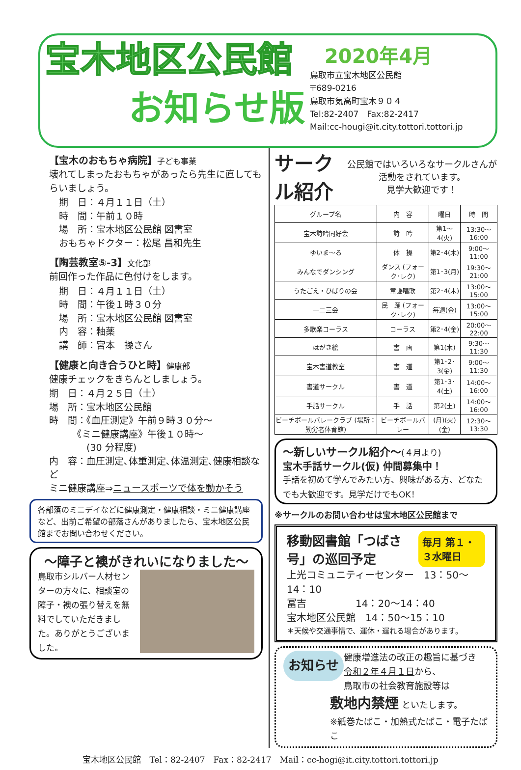宝木地区公民館
お知らせ版
2020年4月
鳥取市立宝木地区公民館
〒689-0216
鳥取市気高町宝木９０４
Tel:82-2407　Fax:82-2417
Mail:cc-hougi@it.city.tottori.tottori.jp
【宝木のおもちゃ病院】子ども事業
壊れてしまったおもちゃがあったら先生に直してもらいましょう。
期　日：４月１１日（土）
時　間：午前１０時
場　所：宝木地区公民館 図書室
おもちゃドクター：松尾 昌和先生
【陶芸教室⑤-3】文化部
前回作った作品に色付けをします。
期　日：４月１１日（土）
時　間：午後１時３０分
場　所：宝木地区公民館 図書室
内　容：釉薬
講　師：宮本　操さん
【健康と向き合うひと時】健康部
健康チェックをきちんとしましょう。
期　日：４月２５日（土）
場　所：宝木地区公民館
時　間：《血圧測定》午前９時３０分～
　　　《ミニ健康講座》午後１０時～
　　　　(30 分程度)
内　容：血圧測定､体重測定､体温測定､健康相談など
ミニ健康講座⇒ニュースポーツで体を動かそう
各部落のミニデイなどに健康測定・健康相談・ミニ健康講座など、出前ご希望の部落さんがありましたら、宝木地区公民館までお問い合わせください。
～障子と襖がきれいになりました～
鳥取市シルバー人材センターの方々に、相談室の障子・襖の張り替えを無料でしていただきました。ありがとうございました。
サークル紹介
公民館ではいろいろなサークルさんが活動をされています。
見学大歓迎です！
| グループ名 | 内 容 | 曜日 | 時 間 |
| --- | --- | --- | --- |
| 宝木詩吟同好会 | 詩 吟 | 第1～4(火) | 13:30～16:00 |
| ゆいま～る | 体 操 | 第2･4(木) | 9:00～11:00 |
| みんなでダンシング | ダンス (フォーク･レク) | 第1･3(月) | 19:30～21:00 |
| うたごえ・ひばりの会 | 童謡唱歌 | 第2･4(木) | 13:00～15:00 |
| 一二三会 | 民 踊 (フォーク･レク) | 毎週(金) | 13:00～15:00 |
| 多歌楽コーラス | コーラス | 第2･4(金) | 20:00～22:00 |
| はがき絵 | 書 画 | 第1(木) | 9:30～11:30 |
| 宝木書道教室 | 書 道 | 第1･2･3(金) | 9:00～11:30 |
| 書道サークル | 書 道 | 第1･3･4(土) | 14:00～16:00 |
| 手話サークル | 手 話 | 第2(土) | 14:00～16:00 |
| ビーチボールバレークラブ (場所：勤労者体育館) | ビーチボールバレー | (月)(火)(金) | 12:30～13:30 |
～新しいサークル紹介～(４月より)
宝木手話サークル(仮) 仲間募集中！
手話を初めて学んでみたい方、興味がある方、どなたでも大歓迎です。見学だけでもOK！
※サークルのお問い合わせは宝木地区公民館まで
移動図書館「つばさ号」の巡回予定 毎月 第１・３水曜日
上光コミュニティーセンター　13：50～14：10
冨吉　　　　　14：20～14：40
宝木地区公民館　14：50～15：10
＊天候や交通事情で、運休・遅れる場合があります。
お知らせ 健康増進法の改正の趣旨に基づき
令和２年４月１日から、
鳥取市の社会教育施設等は
敷地内禁煙 といたします。
※紙巻たばこ・加熱式たばこ・電子たばこ
宝木地区公民館　Tel：82-2407　Fax：82-2417　Mail：cc-hogi@it.city.tottori.tottori.jp